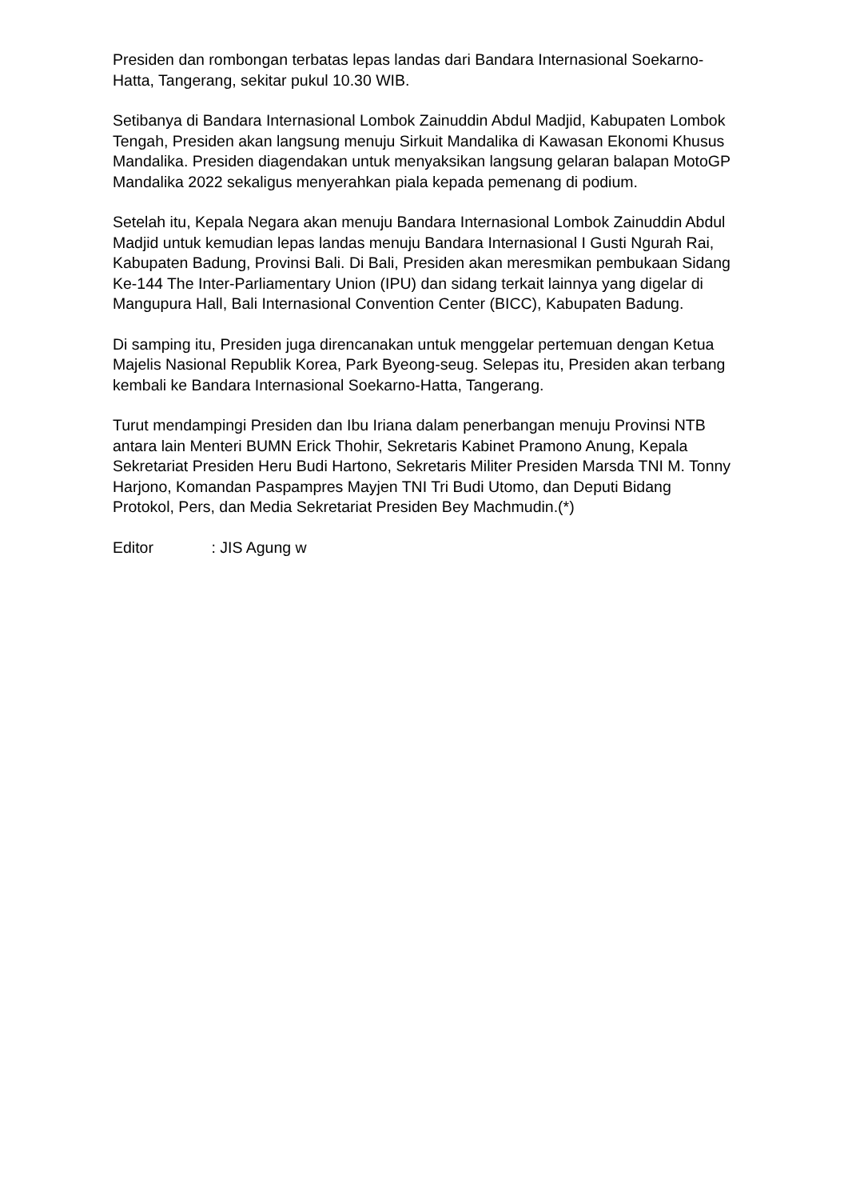Presiden dan rombongan terbatas lepas landas dari Bandara Internasional Soekarno-Hatta, Tangerang, sekitar pukul 10.30 WIB.
Setibanya di Bandara Internasional Lombok Zainuddin Abdul Madjid, Kabupaten Lombok Tengah, Presiden akan langsung menuju Sirkuit Mandalika di Kawasan Ekonomi Khusus Mandalika. Presiden diagendakan untuk menyaksikan langsung gelaran balapan MotoGP Mandalika 2022 sekaligus menyerahkan piala kepada pemenang di podium.
Setelah itu, Kepala Negara akan menuju Bandara Internasional Lombok Zainuddin Abdul Madjid untuk kemudian lepas landas menuju Bandara Internasional I Gusti Ngurah Rai, Kabupaten Badung, Provinsi Bali. Di Bali, Presiden akan meresmikan pembukaan Sidang Ke-144 The Inter-Parliamentary Union (IPU) dan sidang terkait lainnya yang digelar di Mangupura Hall, Bali Internasional Convention Center (BICC), Kabupaten Badung.
Di samping itu, Presiden juga direncanakan untuk menggelar pertemuan dengan Ketua Majelis Nasional Republik Korea, Park Byeong-seug. Selepas itu, Presiden akan terbang kembali ke Bandara Internasional Soekarno-Hatta, Tangerang.
Turut mendampingi Presiden dan Ibu Iriana dalam penerbangan menuju Provinsi NTB antara lain Menteri BUMN Erick Thohir, Sekretaris Kabinet Pramono Anung, Kepala Sekretariat Presiden Heru Budi Hartono, Sekretaris Militer Presiden Marsda TNI M. Tonny Harjono, Komandan Paspampres Mayjen TNI Tri Budi Utomo, dan Deputi Bidang Protokol, Pers, dan Media Sekretariat Presiden Bey Machmudin.(*)
Editor : JIS Agung w